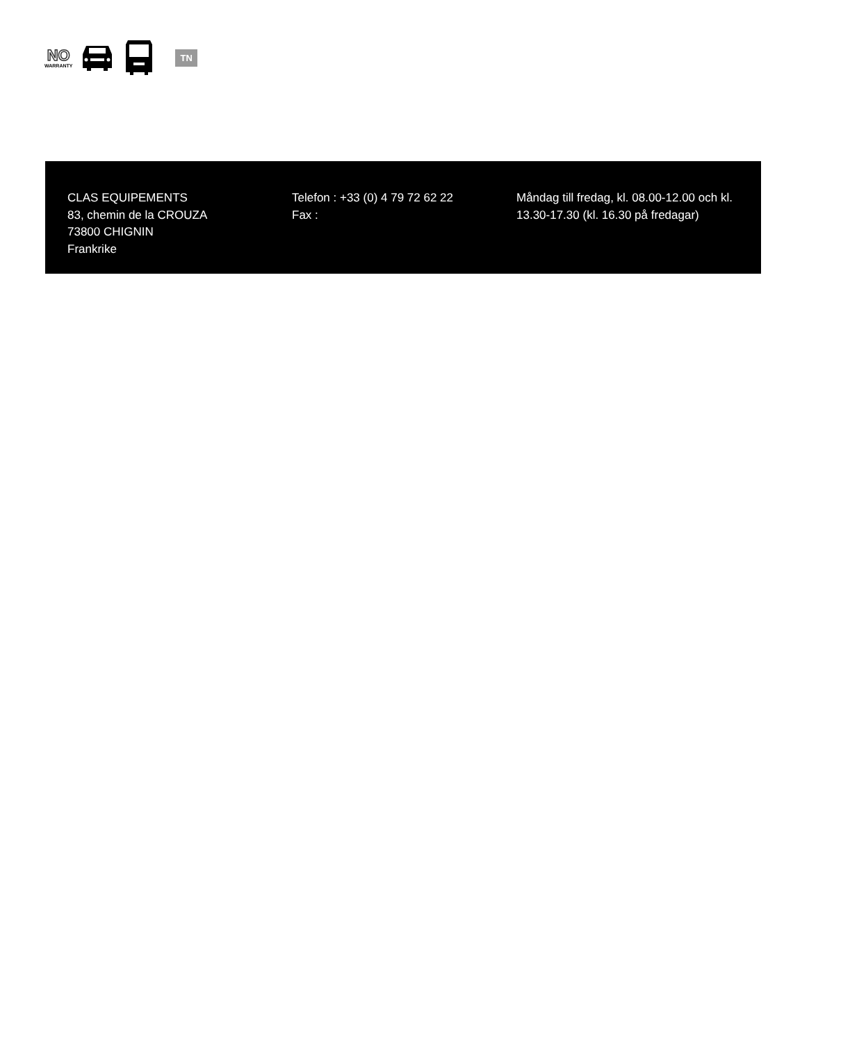NO
WARRANTY
TN
CLAS EQUIPEMENTS
83, chemin de la CROUZA
73800 CHIGNIN
Frankrike
Telefon : +33 (0) 4 79 72 62 22
Fax :
Måndag till fredag, kl. 08.00-12.00 och kl. 13.30-17.30 (kl. 16.30 på fredagar)